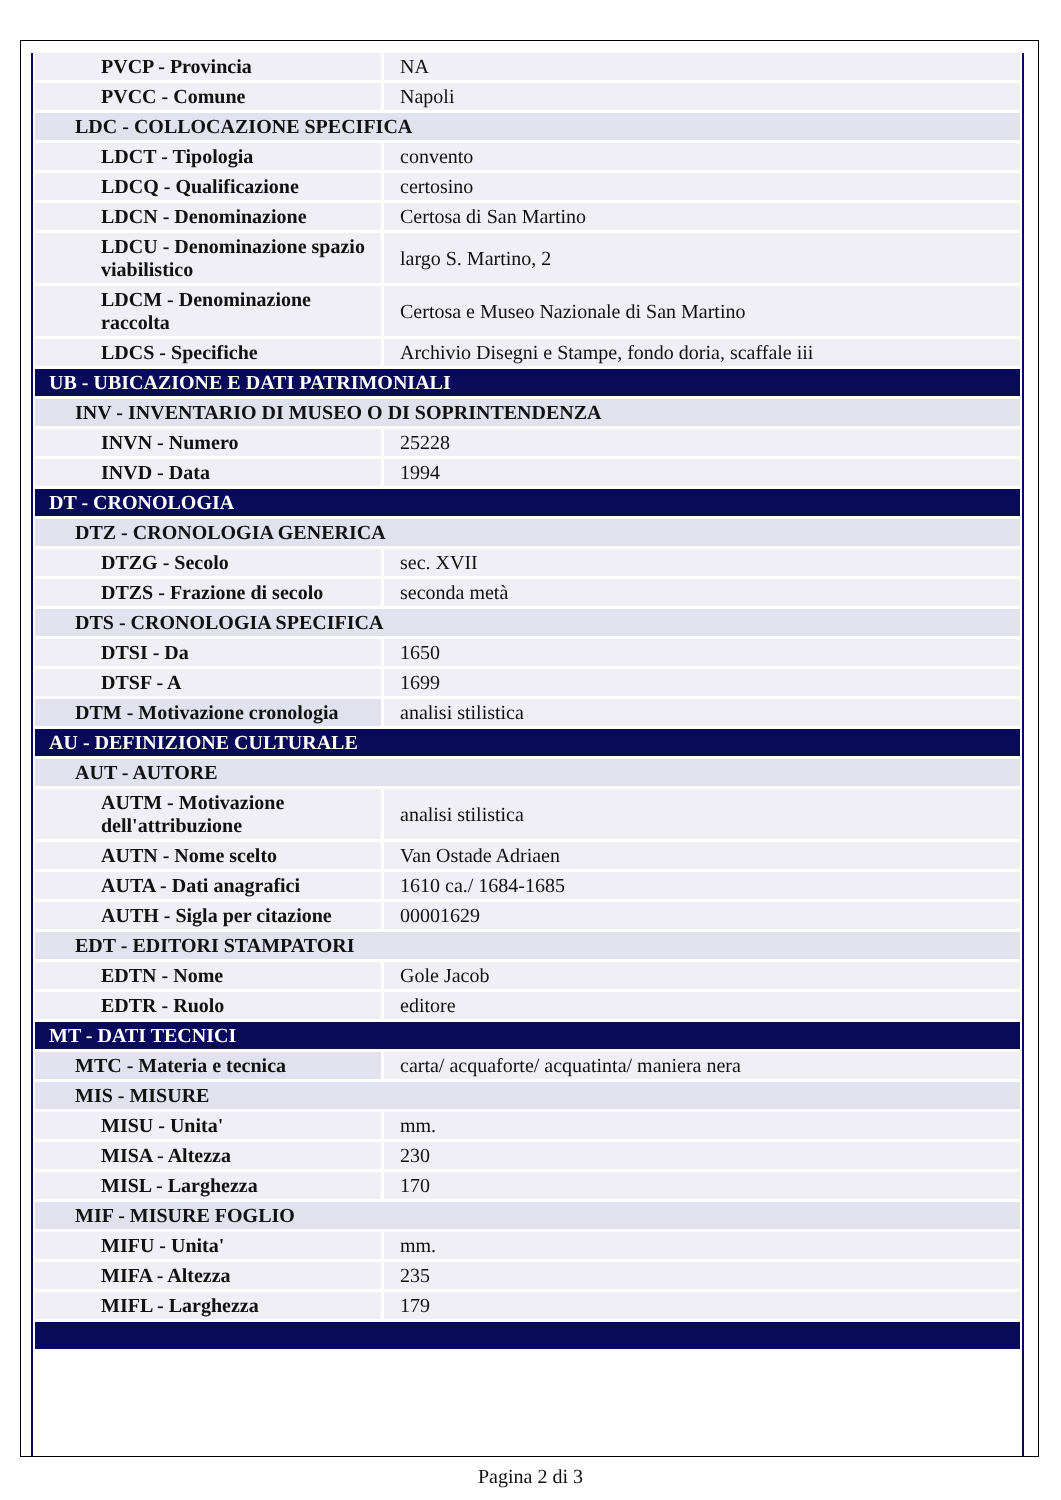| PVCP - Provincia | NA |
| PVCC - Comune | Napoli |
| LDC - COLLOCAZIONE SPECIFICA | |
| LDCT - Tipologia | convento |
| LDCQ - Qualificazione | certosino |
| LDCN - Denominazione | Certosa di San Martino |
| LDCU - Denominazione spazio viabilistico | largo S. Martino, 2 |
| LDCM - Denominazione raccolta | Certosa e Museo Nazionale di San Martino |
| LDCS - Specifiche | Archivio Disegni e Stampe, fondo doria, scaffale iii |
| UB - UBICAZIONE E DATI PATRIMONIALI | |
| INV - INVENTARIO DI MUSEO O DI SOPRINTENDENZA | |
| INVN - Numero | 25228 |
| INVD - Data | 1994 |
| DT - CRONOLOGIA | |
| DTZ - CRONOLOGIA GENERICA | |
| DTZG - Secolo | sec. XVII |
| DTZS - Frazione di secolo | seconda metà |
| DTS - CRONOLOGIA SPECIFICA | |
| DTSI - Da | 1650 |
| DTSF - A | 1699 |
| DTM - Motivazione cronologia | analisi stilistica |
| AU - DEFINIZIONE CULTURALE | |
| AUT - AUTORE | |
| AUTM - Motivazione dell'attribuzione | analisi stilistica |
| AUTN - Nome scelto | Van Ostade Adriaen |
| AUTA - Dati anagrafici | 1610 ca./ 1684-1685 |
| AUTH - Sigla per citazione | 00001629 |
| EDT - EDITORI STAMPATORI | |
| EDTN - Nome | Gole Jacob |
| EDTR - Ruolo | editore |
| MT - DATI TECNICI | |
| MTC - Materia e tecnica | carta/ acquaforte/ acquatinta/ maniera nera |
| MIS - MISURE | |
| MISU - Unita' | mm. |
| MISA - Altezza | 230 |
| MISL - Larghezza | 170 |
| MIF - MISURE FOGLIO | |
| MIFU - Unita' | mm. |
| MIFA - Altezza | 235 |
| MIFL - Larghezza | 179 |
Pagina 2 di 3